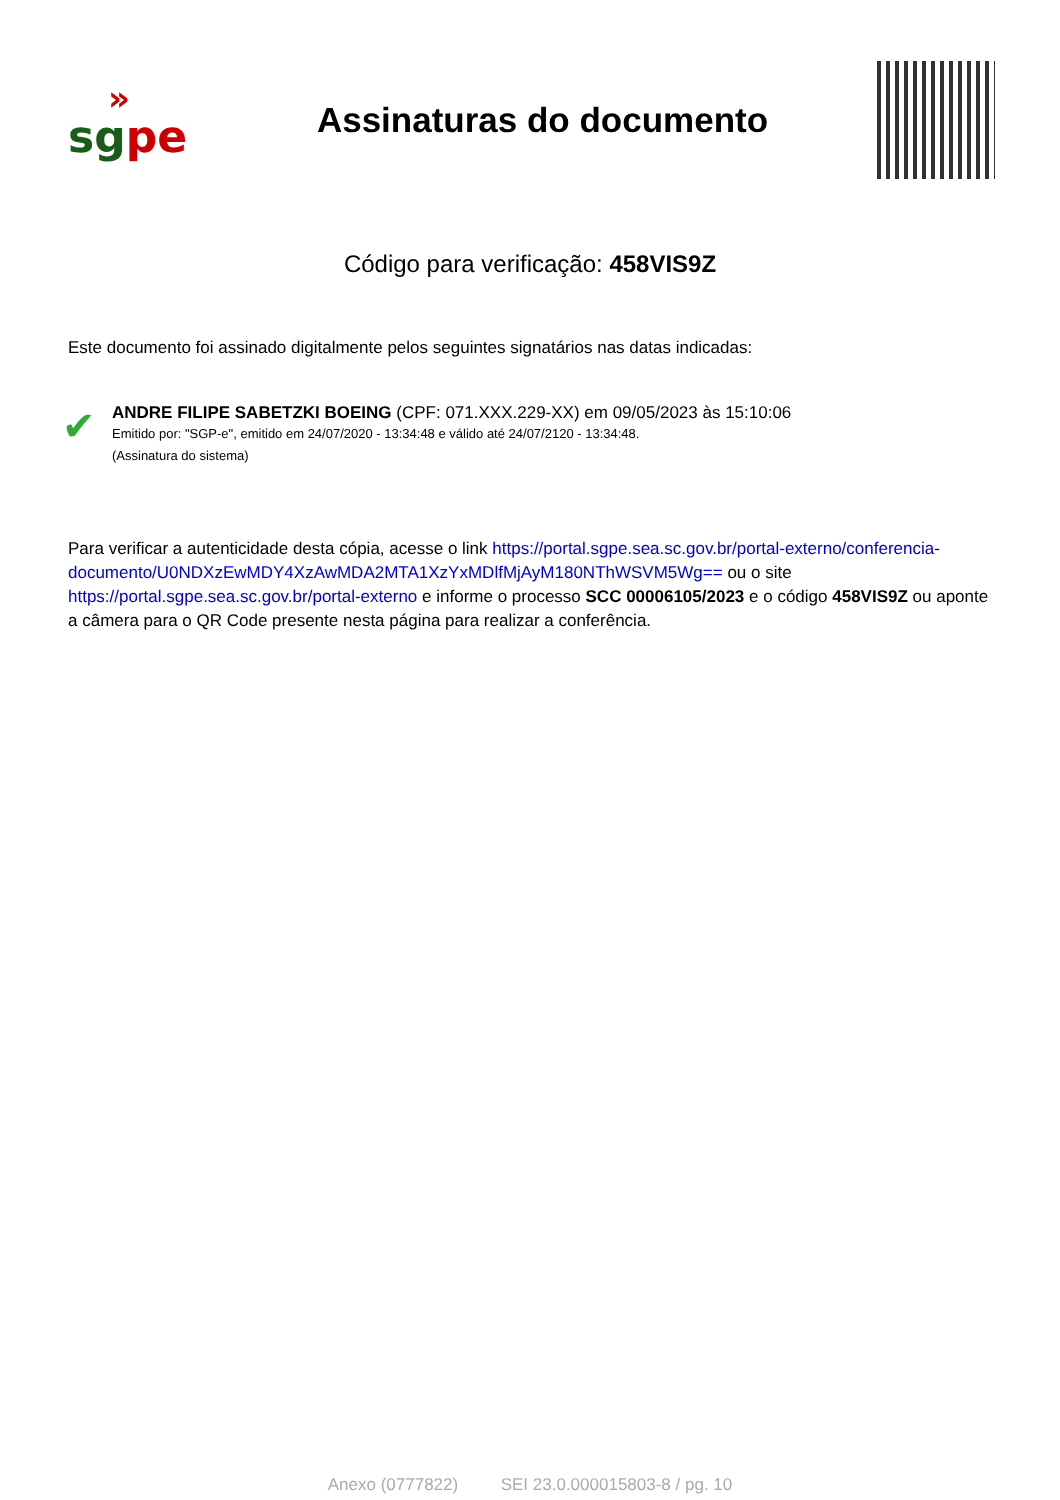»
sg pe
Assinaturas do documento
Código para verificação: 458VIS9Z
Este documento foi assinado digitalmente pelos seguintes signatários nas datas indicadas:
✔
ANDRE FILIPE SABETZKI BOEING (CPF: 071.XXX.229-XX) em 09/05/2023 às 15:10:06
Emitido por: "SGP-e", emitido em 24/07/2020 - 13:34:48 e válido até 24/07/2120 - 13:34:48.
(Assinatura do sistema)
Para verificar a autenticidade desta cópia, acesse o link https://portal.sgpe.sea.sc.gov.br/portal-externo/conferencia-documento/U0NDXzEwMDY4XzAwMDA2MTA1XzYxMDlfMjAyM180NThWSVM5Wg== ou o site https://portal.sgpe.sea.sc.gov.br/portal-externo e informe o processo SCC 00006105/2023 e o código 458VIS9Z ou aponte a câmera para o QR Code presente nesta página para realizar a conferência.
Anexo (0777822) SEI 23.0.000015803-8 / pg. 10